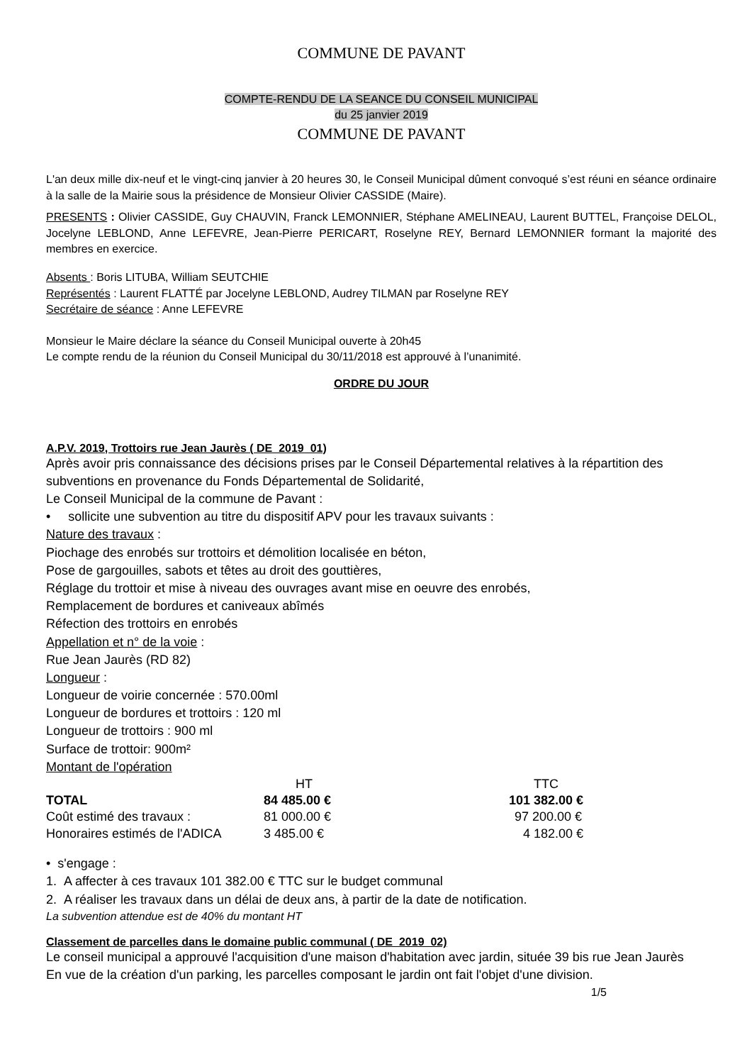COMMUNE DE PAVANT
COMPTE-RENDU DE LA SEANCE DU CONSEIL MUNICIPAL
du 25 janvier 2019
COMMUNE DE PAVANT
L'an deux mille dix-neuf et le vingt-cinq janvier à 20 heures 30, le Conseil Municipal dûment convoqué s’est réuni en séance ordinaire à la salle de la Mairie sous la présidence de Monsieur Olivier CASSIDE (Maire).
PRESENTS : Olivier CASSIDE, Guy CHAUVIN, Franck LEMONNIER, Stéphane AMELINEAU, Laurent BUTTEL, Françoise DELOL, Jocelyne LEBLOND, Anne LEFEVRE, Jean-Pierre PERICART, Roselyne REY, Bernard LEMONNIER formant la majorité des membres en exercice.
Absents : Boris LITUBA, William SEUTCHIE
Représentés : Laurent FLATTÉ par Jocelyne LEBLOND, Audrey TILMAN par Roselyne REY
Secrétaire de séance : Anne LEFEVRE
Monsieur le Maire déclare la séance du Conseil Municipal ouverte à 20h45
Le compte rendu de la réunion du Conseil Municipal du 30/11/2018 est approuvé à l’unanimité.
ORDRE DU JOUR
A.P.V. 2019, Trottoirs rue Jean Jaurès ( DE_2019_01)
Après avoir pris connaissance des décisions prises par le Conseil Départemental relatives à la répartition des subventions en provenance du Fonds Départemental de Solidarité,
Le Conseil Municipal de la commune de Pavant :
• sollicite une subvention au titre du dispositif APV pour les travaux suivants :
Nature des travaux :
Piochage des enrobés sur trottoirs et démolition localisée en béton,
Pose de gargouilles, sabots et têtes au droit des gouttières,
Réglage du trottoir et mise à niveau des ouvrages avant mise en oeuvre des enrobés,
Remplacement de bordures et caniveaux abîmés
Réfection des trottoirs en enrobés
Appellation et n° de la voie :
Rue Jean Jaurès (RD 82)
Longueur :
Longueur de voirie concernée : 570.00ml
Longueur de bordures et trottoirs : 120 ml
Longueur de trottoirs : 900 ml
Surface de trottoir: 900m²
Montant de l'opération
| | HT | TTC |
| --- | --- | --- |
| TOTAL | 84 485.00 € | 101 382.00 € |
| Coût estimé des travaux : | 81 000.00 € | 97 200.00 € |
| Honoraires estimés de l'ADICA | 3 485.00 € | 4 182.00 € |
• s'engage :
1. A affecter à ces travaux 101 382.00 € TTC sur le budget communal
2. A réaliser les travaux dans un délai de deux ans, à partir de la date de notification.
La subvention attendue est de 40% du montant HT
Classement de parcelles dans le domaine public communal ( DE_2019_02)
Le conseil municipal a approuvé l'acquisition d'une maison d'habitation avec jardin, située 39 bis rue Jean Jaurès
En vue de la création d'un parking, les parcelles composant le jardin ont fait l'objet d'une division.
1/5